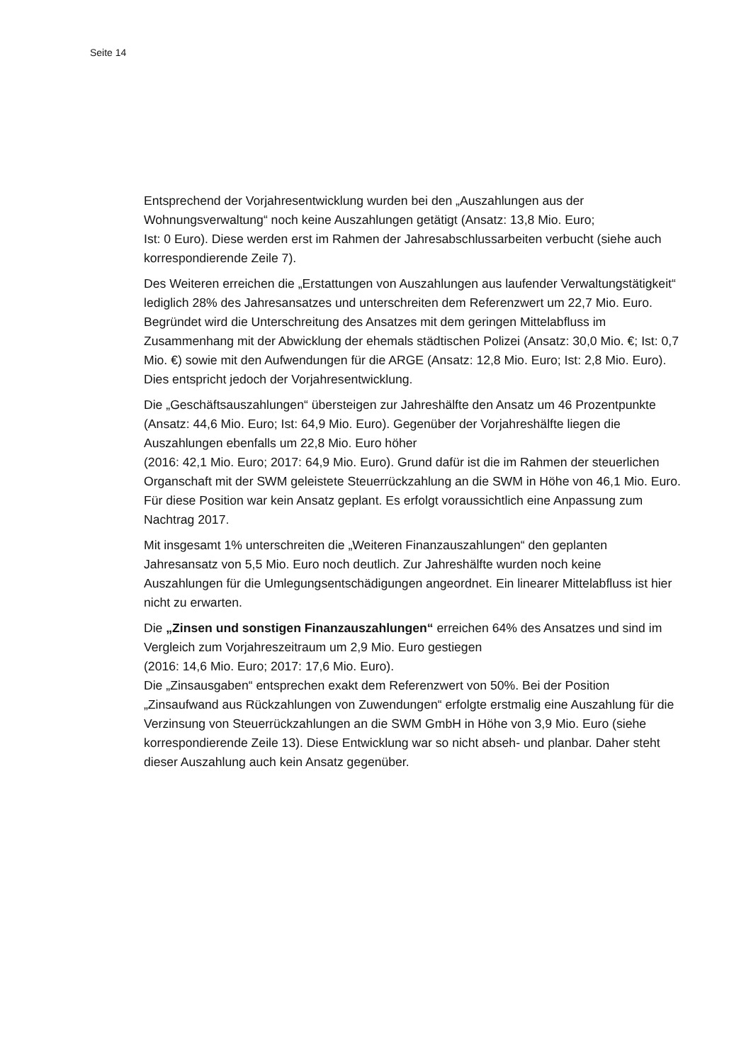Seite 14
Entsprechend der Vorjahresentwicklung wurden bei den „Auszahlungen aus der Wohnungsverwaltung“ noch keine Auszahlungen getätigt (Ansatz: 13,8 Mio. Euro;
Ist: 0 Euro). Diese werden erst im Rahmen der Jahresabschlussarbeiten verbucht (siehe auch korrespondierende Zeile 7).
Des Weiteren erreichen die „Erstattungen von Auszahlungen aus laufender Verwaltungstätigkeit“ lediglich 28% des Jahresansatzes und unterschreiten dem Referenzwert um 22,7 Mio. Euro. Begründet wird die Unterschreitung des Ansatzes mit dem geringen Mittelabfluss im Zusammenhang mit der Abwicklung der ehemals städtischen Polizei (Ansatz: 30,0 Mio. €; Ist: 0,7 Mio. €) sowie mit den Aufwendungen für die ARGE (Ansatz: 12,8 Mio. Euro; Ist: 2,8 Mio. Euro). Dies entspricht jedoch der Vorjahresentwicklung.
Die „Geschäftsauszahlungen“ übersteigen zur Jahreshälfte den Ansatz um 46 Prozentpunkte (Ansatz: 44,6 Mio. Euro; Ist: 64,9 Mio. Euro). Gegenüber der Vorjahreshälfte liegen die Auszahlungen ebenfalls um 22,8 Mio. Euro höher
(2016: 42,1 Mio. Euro; 2017: 64,9 Mio. Euro). Grund dafür ist die im Rahmen der steuerlichen Organschaft mit der SWM geleistete Steuerrückzahlung an die SWM in Höhe von 46,1 Mio. Euro. Für diese Position war kein Ansatz geplant. Es erfolgt voraussichtlich eine Anpassung zum Nachtrag 2017.
Mit insgesamt 1% unterschreiten die „Weiteren Finanzauszahlungen“ den geplanten Jahresansatz von 5,5 Mio. Euro noch deutlich. Zur Jahreshälfte wurden noch keine Auszahlungen für die Umlegungsentschädigungen angeordnet. Ein linearer Mittelabfluss ist hier nicht zu erwarten.
Die „Zinsen und sonstigen Finanzauszahlungen“ erreichen 64% des Ansatzes und sind im Vergleich zum Vorjahreszeitraum um 2,9 Mio. Euro gestiegen
(2016: 14,6 Mio. Euro; 2017: 17,6 Mio. Euro).
Die „Zinsausgaben“ entsprechen exakt dem Referenzwert von 50%. Bei der Position „Zinsaufwand aus Rückzahlungen von Zuwendungen“ erfolgte erstmalig eine Auszahlung für die Verzinsung von Steuerrückzahlungen an die SWM GmbH in Höhe von 3,9 Mio. Euro (siehe korrespondierende Zeile 13). Diese Entwicklung war so nicht abseh- und planbar. Daher steht dieser Auszahlung auch kein Ansatz gegenüber.